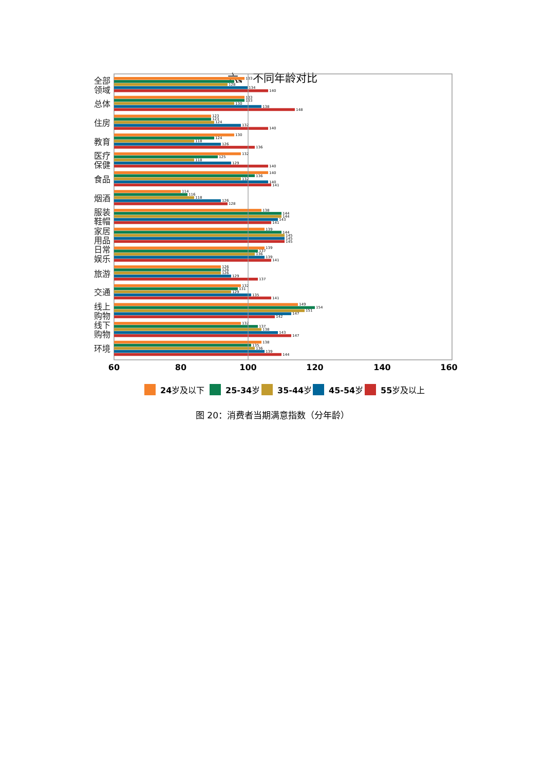六、 不同年龄对比
全部
领域
总体
住房
教育
医疗
保健
食品
烟酒
服装
鞋帽
家居
用品
日常
娱乐
旅游
交通
线上
购物
线下
购物
环境
133
130
128
134
140
133
133
130
138
148
123
123
124
132
140
130
124
118
126
136
132
125
118
129
140
140
136
132
140
141
114
116
118
126
128
138
144
144
143
141
139
144
145
145
145
139
137
136
139
141
126
126
126
129
137
132
131
129
135
141
149
154
151
147
142
132
137
138
143
147
138
135
136
139
144
60
80
100
120
140
160
24岁及以下
25-34岁
35-44岁
45-54岁
55岁及以上
图 20：消费者当期满意指数（分年龄）